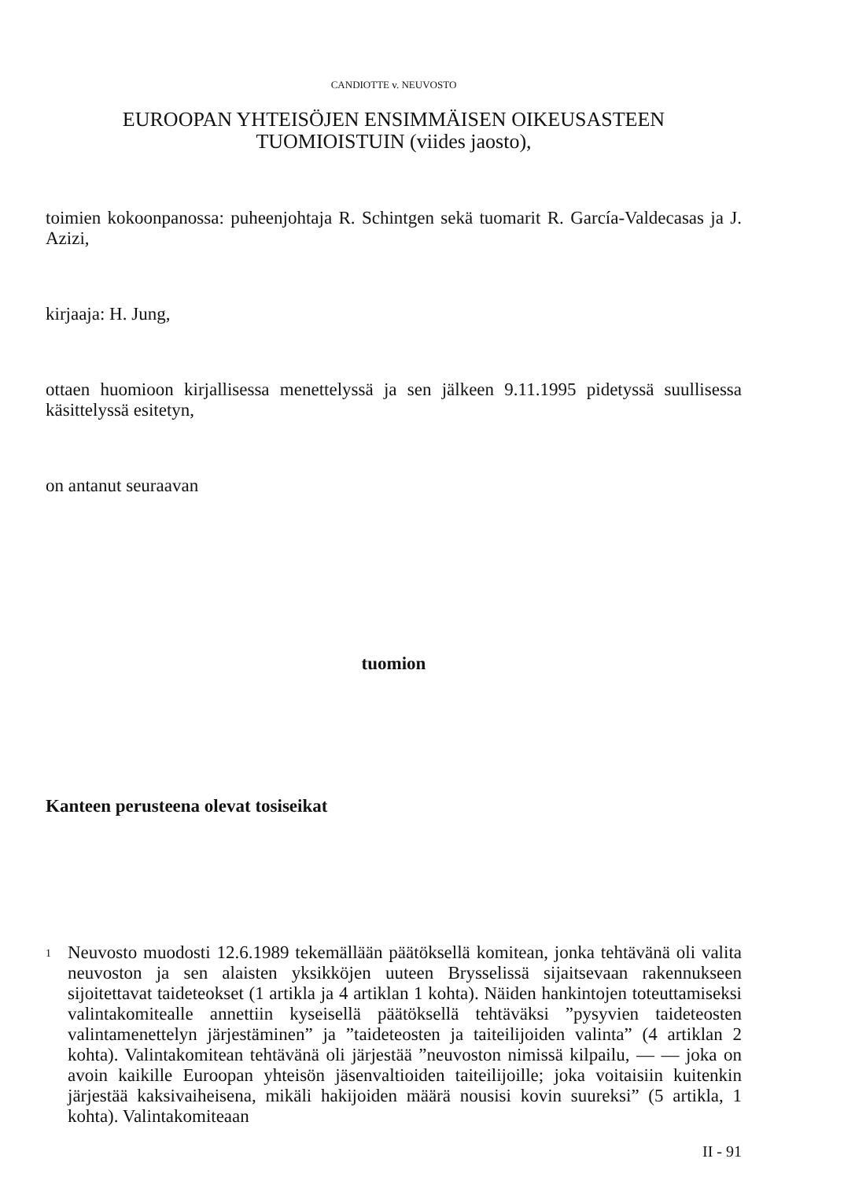CANDIOTTE v. NEUVOSTO
EUROOPAN YHTEISÖJEN ENSIMMÄISEN OIKEUSASTEEN
TUOMIOISTUIN (viides jaosto),
toimien kokoonpanossa: puheenjohtaja R. Schintgen sekä tuomarit R. García-Valdecasas ja J. Azizi,
kirjaaja: H. Jung,
ottaen huomioon kirjallisessa menettelyssä ja sen jälkeen 9.11.1995 pidetyssä suullisessa käsittelyssä esitetyn,
on antanut seuraavan
tuomion
Kanteen perusteena olevat tosiseikat
1
Neuvosto muodosti 12.6.1989 tekemällään päätöksellä komitean, jonka tehtävänä oli valita neuvoston ja sen alaisten yksikköjen uuteen Brysselissä sijaitsevaan rakennukseen sijoitettavat taideteokset (1 artikla ja 4 artiklan 1 kohta). Näiden hankintojen toteuttamiseksi valintakomitealle annettiin kyseisellä päätöksellä tehtäväksi ”pysyvien taideteosten valintamenettelyn järjestäminen” ja ”taideteosten ja taiteilijoiden valinta” (4 artiklan 2 kohta). Valintakomitean tehtävänä oli järjestää ”neuvoston nimissä kilpailu, — — joka on avoin kaikille Euroopan yhteisön jäsenvaltioiden taiteilijoille; joka voitaisiin kuitenkin järjestää kaksivaiheisena, mikäli hakijoiden määrä nousisi kovin suureksi” (5 artikla, 1 kohta). Valintakomiteaan
II - 91